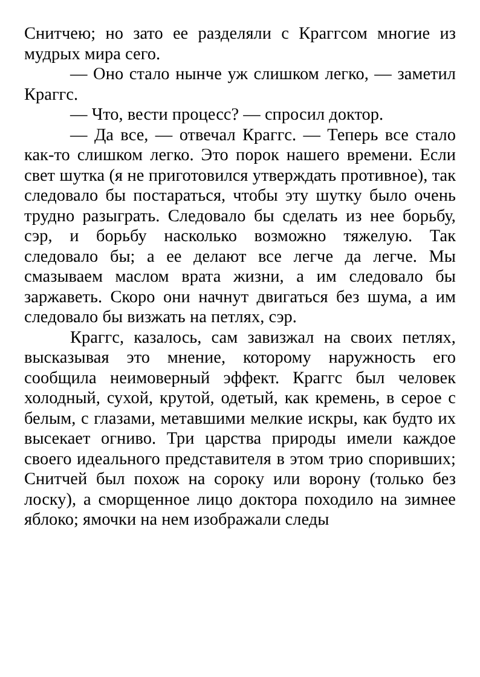Снитчею; но зато ее разделяли с Краггсом многие из мудрых мира сего.
— Оно стало нынче уж слишком легко, — заметил Краггс.
— Что, вести процесс? — спросил доктор.
— Да все, — отвечал Краггс. — Теперь все стало как-то слишком легко. Это порок нашего времени. Если свет шутка (я не приготовился утверждать противное), так следовало бы постараться, чтобы эту шутку было очень трудно разыграть. Следовало бы сделать из нее борьбу, сэр, и борьбу насколько возможно тяжелую. Так следовало бы; а ее делают все легче да легче. Мы смазываем маслом врата жизни, а им следовало бы заржаветь. Скоро они начнут двигаться без шума, а им следовало бы визжать на петлях, сэр.
Краггс, казалось, сам завизжал на своих петлях, высказывая это мнение, которому наружность его сообщила неимоверный эффект. Краггс был человек холодный, сухой, крутой, одетый, как кремень, в серое с белым, с глазами, метавшими мелкие искры, как будто их высекает огниво. Три царства природы имели каждое своего идеального представителя в этом трио споривших; Снитчей был похож на сороку или ворону (только без лоску), а сморщенное лицо доктора походило на зимнее яблоко; ямочки на нем изображали следы